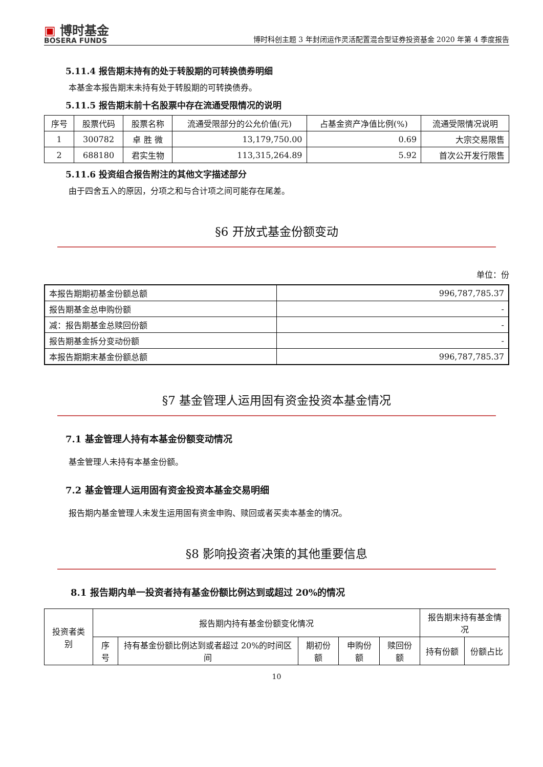▣ 博时基金
BOSERA FUNDS
博时科创主题 3 年封闭运作灵活配置混合型证券投资基金 2020 年第 4 季度报告
5.11.4 报告期末持有的处于转股期的可转换债券明细
本基金本报告期末未持有处于转股期的可转换债券。
5.11.5 报告期末前十名股票中存在流通受限情况的说明
| 序号 | 股票代码 | 股票名称 | 流通受限部分的公允价值(元) | 占基金资产净值比例(%) | 流通受限情况说明 |
| --- | --- | --- | --- | --- | --- |
| 1 | 300782 | 卓 胜 微 | 13,179,750.00 | 0.69 | 大宗交易限售 |
| 2 | 688180 | 君实生物 | 113,315,264.89 | 5.92 | 首次公开发行限售 |
5.11.6 投资组合报告附注的其他文字描述部分
由于四舍五入的原因，分项之和与合计项之间可能存在尾差。
§6 开放式基金份额变动
单位：份
| 本报告期期初基金份额总额 | 996,787,785.37 |
| 报告期基金总申购份额 | - |
| 减：报告期基金总赎回份额 | - |
| 报告期基金拆分变动份额 | - |
| 本报告期期末基金份额总额 | 996,787,785.37 |
§7 基金管理人运用固有资金投资本基金情况
7.1 基金管理人持有本基金份额变动情况
基金管理人未持有本基金份额。
7.2 基金管理人运用固有资金投资本基金交易明细
报告期内基金管理人未发生运用固有资金申购、赎回或者买卖本基金的情况。
§8 影响投资者决策的其他重要信息
8.1 报告期内单一投资者持有基金份额比例达到或超过 20%的情况
| 投资者类别 | 报告期内持有基金份额变化情况 | | | | | 报告期末持有基金情况 | |
| --- | --- | --- | --- | --- | --- | --- | --- |
| | 序号 | 持有基金份额比例达到或者超过 20%的时间区间 | 期初份额 | 申购份额 | 赎回份额 | 持有份额 | 份额占比 |
10